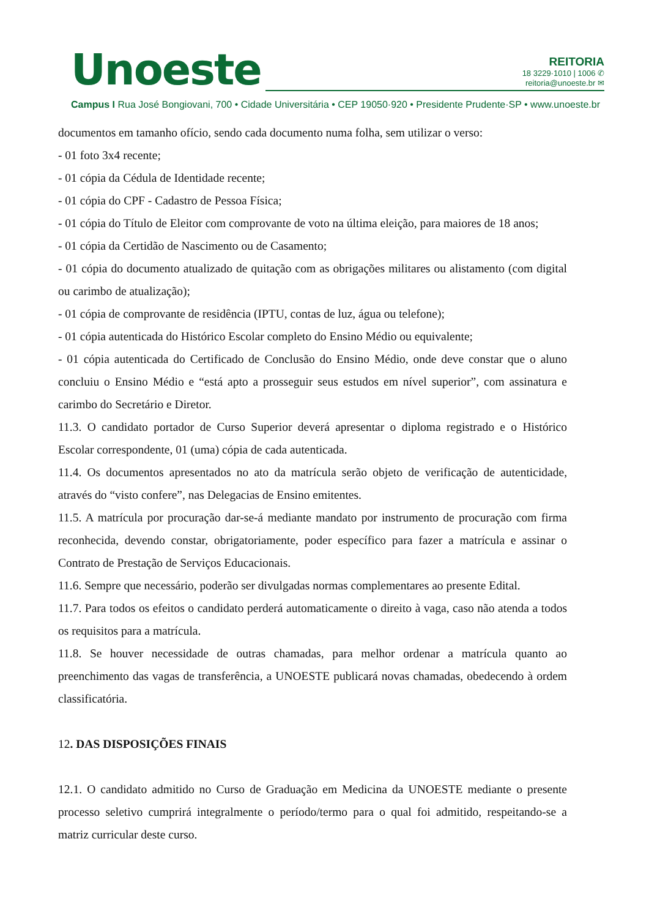Unoeste
REITORIA
18 3229·1010 | 1006 ✆
reitoria@unoeste.br ✉
Campus I Rua José Bongiovani, 700 • Cidade Universitária • CEP 19050·920 • Presidente Prudente·SP • www.unoeste.br
documentos em tamanho ofício, sendo cada documento numa folha, sem utilizar o verso:
- 01 foto 3x4 recente;
- 01 cópia da Cédula de Identidade recente;
- 01 cópia do CPF - Cadastro de Pessoa Física;
- 01 cópia do Título de Eleitor com comprovante de voto na última eleição, para maiores de 18 anos;
- 01 cópia da Certidão de Nascimento ou de Casamento;
- 01 cópia do documento atualizado de quitação com as obrigações militares ou alistamento (com digital ou carimbo de atualização);
- 01 cópia de comprovante de residência (IPTU, contas de luz, água ou telefone);
- 01 cópia autenticada do Histórico Escolar completo do Ensino Médio ou equivalente;
- 01 cópia autenticada do Certificado de Conclusão do Ensino Médio, onde deve constar que o aluno concluiu o Ensino Médio e “está apto a prosseguir seus estudos em nível superior”, com assinatura e carimbo do Secretário e Diretor.
11.3. O candidato portador de Curso Superior deverá apresentar o diploma registrado e o Histórico Escolar correspondente, 01 (uma) cópia de cada autenticada.
11.4. Os documentos apresentados no ato da matrícula serão objeto de verificação de autenticidade, através do “visto confere”, nas Delegacias de Ensino emitentes.
11.5. A matrícula por procuração dar-se-á mediante mandato por instrumento de procuração com firma reconhecida, devendo constar, obrigatoriamente, poder específico para fazer a matrícula e assinar o Contrato de Prestação de Serviços Educacionais.
11.6. Sempre que necessário, poderão ser divulgadas normas complementares ao presente Edital.
11.7. Para todos os efeitos o candidato perderá automaticamente o direito à vaga, caso não atenda a todos os requisitos para a matrícula.
11.8. Se houver necessidade de outras chamadas, para melhor ordenar a matrícula quanto ao preenchimento das vagas de transferência, a UNOESTE publicará novas chamadas, obedecendo à ordem classificatória.
12. DAS DISPOSIÇÕES FINAIS
12.1. O candidato admitido no Curso de Graduação em Medicina da UNOESTE mediante o presente processo seletivo cumprirá integralmente o período/termo para o qual foi admitido, respeitando-se a matriz curricular deste curso.